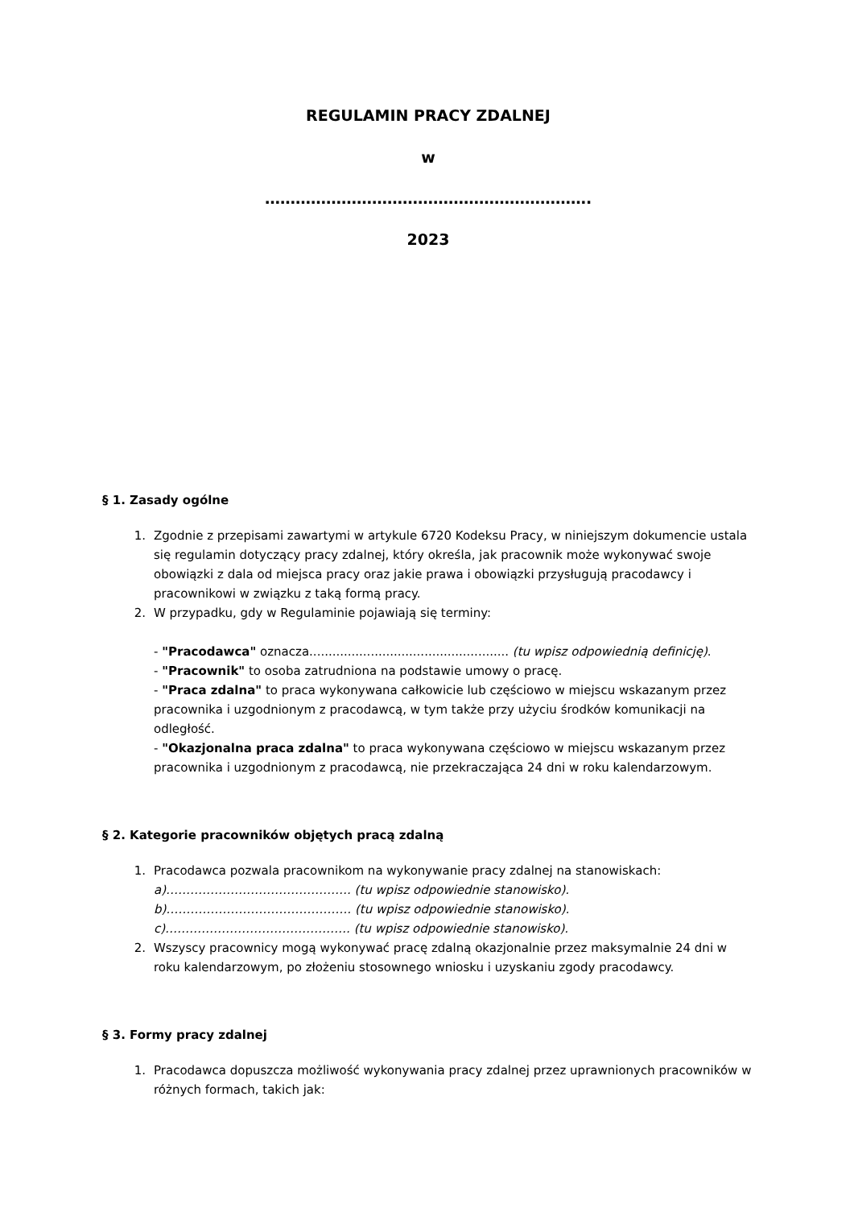REGULAMIN PRACY ZDALNEJ
w
……………………………………………………….
2023
§ 1. Zasady ogólne
1. Zgodnie z przepisami zawartymi w artykule 6720 Kodeksu Pracy, w niniejszym dokumencie ustala się regulamin dotyczący pracy zdalnej, który określa, jak pracownik może wykonywać swoje obowiązki z dala od miejsca pracy oraz jakie prawa i obowiązki przysługują pracodawcy i pracownikowi w związku z taką formą pracy.
2. W przypadku, gdy w Regulaminie pojawiają się terminy:
- "Pracodawca" oznacza.................................................... (tu wpisz odpowiednią definicję).
- "Pracownik" to osoba zatrudniona na podstawie umowy o pracę.
- "Praca zdalna" to praca wykonywana całkowicie lub częściowo w miejscu wskazanym przez pracownika i uzgodnionym z pracodawcą, w tym także przy użyciu środków komunikacji na odległość.
- "Okazjonalna praca zdalna" to praca wykonywana częściowo w miejscu wskazanym przez pracownika i uzgodnionym z pracodawcą, nie przekraczająca 24 dni w roku kalendarzowym.
§ 2. Kategorie pracowników objętych pracą zdalną
1. Pracodawca pozwala pracownikom na wykonywanie pracy zdalnej na stanowiskach:
a)………………………………………. (tu wpisz odpowiednie stanowisko).
b)………………………………………. (tu wpisz odpowiednie stanowisko).
c)………………………………………. (tu wpisz odpowiednie stanowisko).
2. Wszyscy pracownicy mogą wykonywać pracę zdalną okazjonalnie przez maksymalnie 24 dni w roku kalendarzowym, po złożeniu stosownego wniosku i uzyskaniu zgody pracodawcy.
§ 3. Formy pracy zdalnej
1. Pracodawca dopuszcza możliwość wykonywania pracy zdalnej przez uprawnionych pracowników w różnych formach, takich jak: